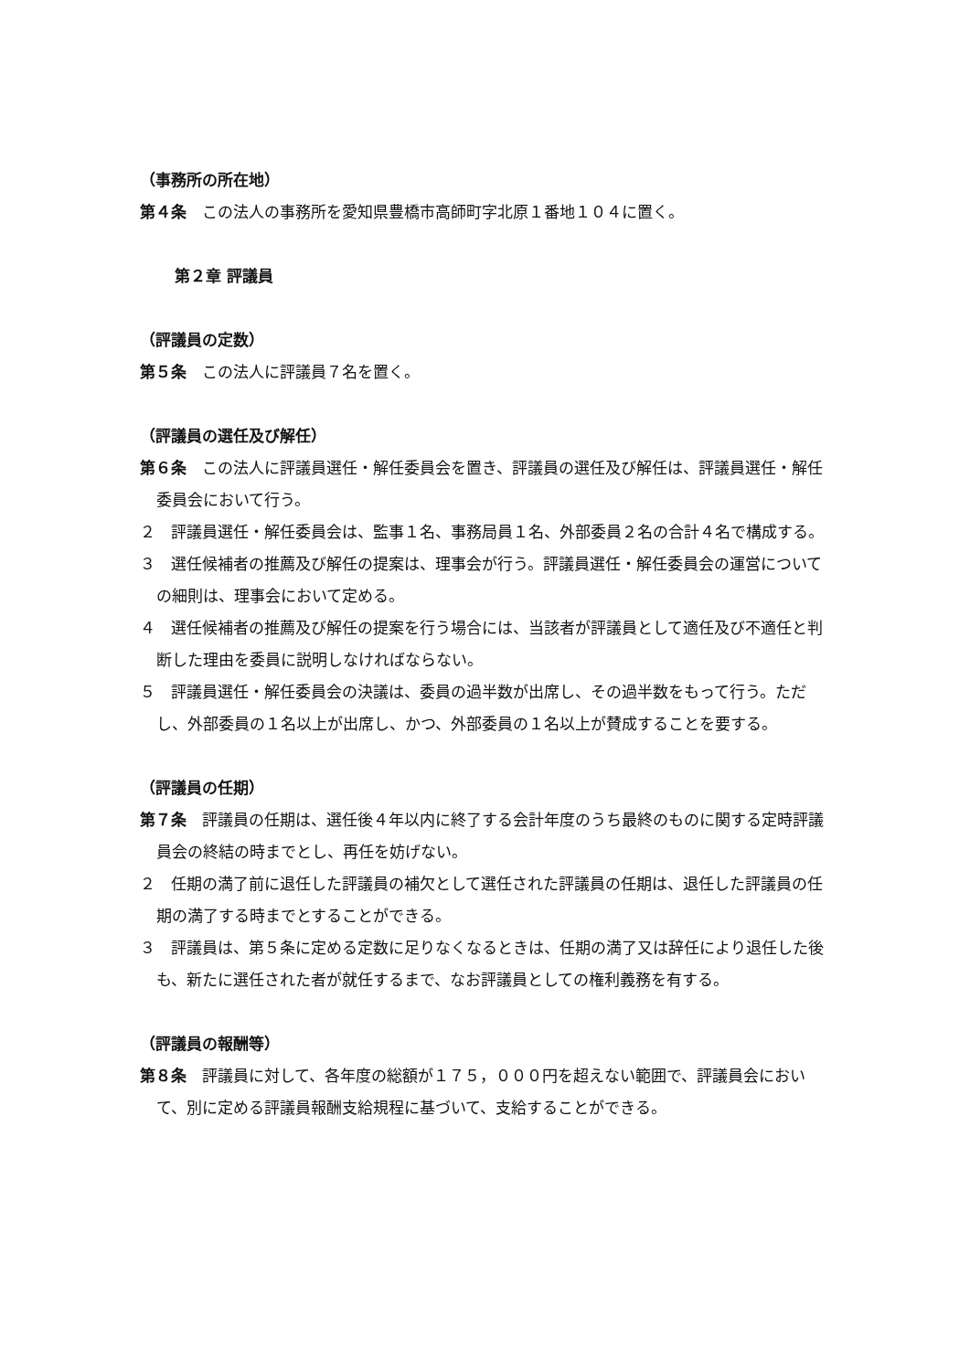（事務所の所在地）
第４条　この法人の事務所を愛知県豊橋市高師町字北原１番地１０４に置く。
第２章 評議員
（評議員の定数）
第５条　この法人に評議員７名を置く。
（評議員の選任及び解任）
第６条　この法人に評議員選任・解任委員会を置き、評議員の選任及び解任は、評議員選任・解任委員会において行う。
２　評議員選任・解任委員会は、監事１名、事務局員１名、外部委員２名の合計４名で構成する。
３　選任候補者の推薦及び解任の提案は、理事会が行う。評議員選任・解任委員会の運営についての細則は、理事会において定める。
４　選任候補者の推薦及び解任の提案を行う場合には、当該者が評議員として適任及び不適任と判断した理由を委員に説明しなければならない。
５　評議員選任・解任委員会の決議は、委員の過半数が出席し、その過半数をもって行う。ただし、外部委員の１名以上が出席し、かつ、外部委員の１名以上が賛成することを要する。
（評議員の任期）
第７条　評議員の任期は、選任後４年以内に終了する会計年度のうち最終のものに関する定時評議員会の終結の時までとし、再任を妨げない。
２　任期の満了前に退任した評議員の補欠として選任された評議員の任期は、退任した評議員の任期の満了する時までとすることができる。
３　評議員は、第５条に定める定数に足りなくなるときは、任期の満了又は辞任により退任した後も、新たに選任された者が就任するまで、なお評議員としての権利義務を有する。
（評議員の報酬等）
第８条　評議員に対して、各年度の総額が１７５，０００円を超えない範囲で、評議員会において、別に定める評議員報酬支給規程に基づいて、支給することができる。